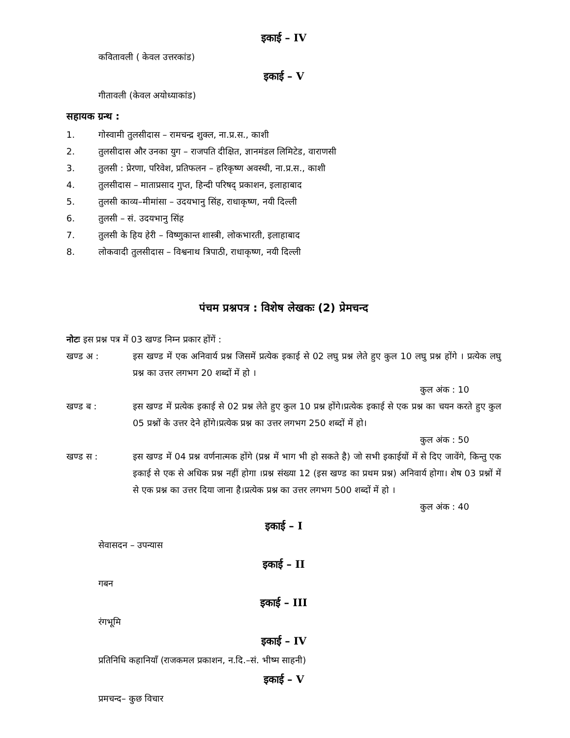इकाई – IV
कवितावली ( केवल उत्तरकांड)
इकाई – V
गीतावली (केवल अयोध्याकांड)
सहायक ग्रन्थ :
1. गोस्वामी तुलसीदास – रामचन्द्र शुक्ल, ना.प्र.स., काशी
2. तुलसीदास और उनका युग – राजपति दीक्षित, ज्ञानमंडल लिमिटेड, वाराणसी
3. तुलसी : प्रेरणा, परिवेश, प्रतिफलन – हरिकृष्ण अवस्थी, ना.प्र.स., काशी
4. तुलसीदास – माताप्रसाद गुप्त, हिन्दी परिषद् प्रकाशन, इलाहाबाद
5. तुलसी काव्य–मीमांसा – उदयभानु सिंह, राधाकृष्ण, नयी दिल्ली
6. तुलसी – सं. उदयभानु सिंह
7. तुलसी के हिय हेरी – विष्णुकान्त शास्त्री, लोकभारती, इलाहाबाद
8. लोकवादी तुलसीदास – विश्वनाथ त्रिपाठी, राधाकृष्ण, नयी दिल्ली
पंचम प्रश्नपत्र : विशेष लेखकः (2) प्रेमचन्द
नोटः इस प्रश्न पत्र में 03 खण्ड निम्न प्रकार होंगें :
खण्ड अ : इस खण्ड में एक अनिवार्य प्रश्न जिसमें प्रत्येक इकाई से 02 लघु प्रश्न लेते हुए कुल 10 लघु प्रश्न होंगे । प्रत्येक लघु प्रश्न का उत्तर लगभग 20 शब्दों में हो ।
कुल अंक : 10
खण्ड ब : इस खण्ड में प्रत्येक इकाई से 02 प्रश्न लेते हुए कुल 10 प्रश्न होंगे।प्रत्येक इकाई से एक प्रश्न का चयन करते हुए कुल 05 प्रश्नों के उत्तर देने होंगे।प्रत्येक प्रश्न का उत्तर लगभग 250 शब्दों में हो।
कुल अंक : 50
खण्ड स : इस खण्ड में 04 प्रश्न वर्णनात्मक होंगे (प्रश्न में भाग भी हो सकते है) जो सभी इकाईयों में से दिए जावेंगे, किन्तु एक इकाई से एक से अधिक प्रश्न नहीं होगा ।प्रश्न संख्या 12 (इस खण्ड का प्रथम प्रश्न) अनिवार्य होगा। शेष 03 प्रश्नों में से एक प्रश्न का उत्तर दिया जाना है।प्रत्येक प्रश्न का उत्तर लगभग 500 शब्दों में हो ।
कुल अंक : 40
इकाई – I
सेवासदन – उपन्यास
इकाई – II
गबन
इकाई – III
रंगभूमि
इकाई – IV
प्रतिनिधि कहानियाँ (राजकमल प्रकाशन, न.दि.–सं. भीष्म साहनी)
इकाई – V
प्रमचन्द– कुछ विचार